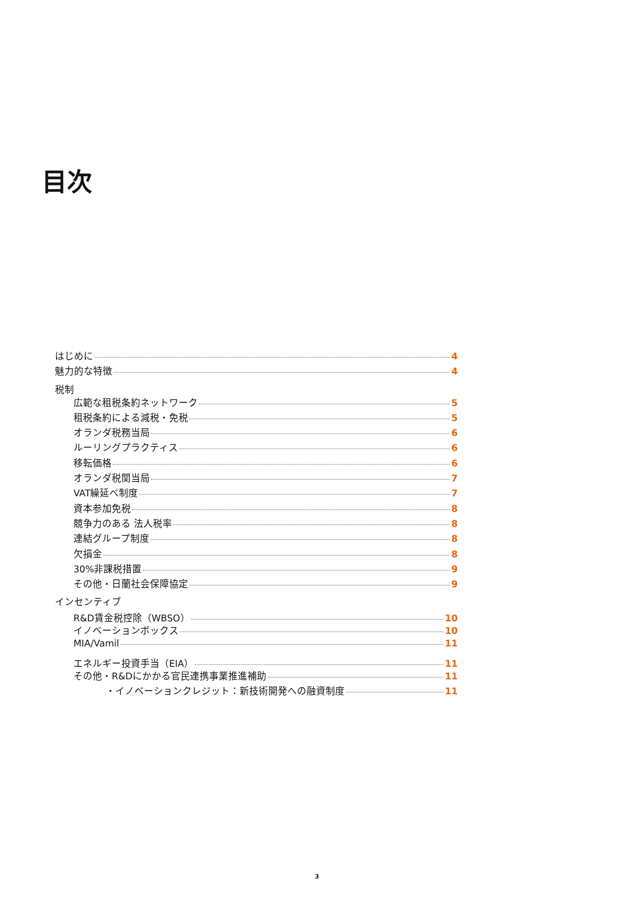目次
はじめに 4
魅力的な特徴 4
税制
広範な租税条約ネットワーク 5
租税条約による減税・免税 5
オランダ税務当局 6
ルーリングプラクティス 6
移転価格 6
オランダ税関当局 7
VAT繰延べ制度 7
資本参加免税 8
競争力のある 法人税率 8
連結グループ制度 8
欠損金 8
30%非課税措置 9
その他・日蘭社会保障協定 9
インセンティブ
R&D賃金税控除（WBSO） 10
イノベーションボックス 10
MIA/Vamil 11
エネルギー投資手当（EIA） 11
その他・R&Dにかかる官民連携事業推進補助 11
・イノベーションクレジット：新技術開発への融資制度 11
3